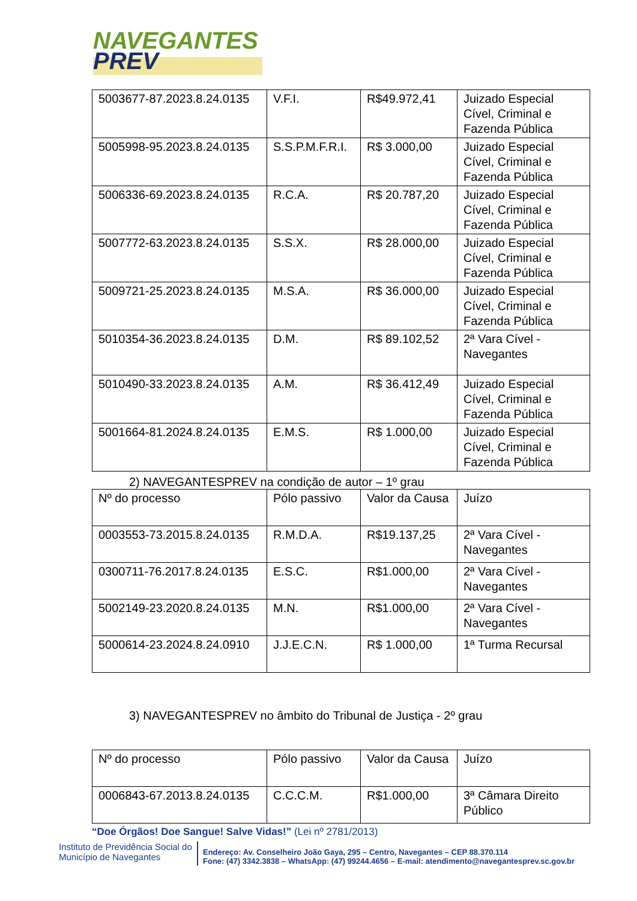NAVEGANTES
PREV
| 5003677-87.2023.8.24.0135 | V.F.I. | R$49.972,41 | Juizado Especial Cível, Criminal e Fazenda Pública |
| 5005998-95.2023.8.24.0135 | S.S.P.M.F.R.I. | R$ 3.000,00 | Juizado Especial Cível, Criminal e Fazenda Pública |
| 5006336-69.2023.8.24.0135 | R.C.A. | R$ 20.787,20 | Juizado Especial Cível, Criminal e Fazenda Pública |
| 5007772-63.2023.8.24.0135 | S.S.X. | R$ 28.000,00 | Juizado Especial Cível, Criminal e Fazenda Pública |
| 5009721-25.2023.8.24.0135 | M.S.A. | R$ 36.000,00 | Juizado Especial Cível, Criminal e Fazenda Pública |
| 5010354-36.2023.8.24.0135 | D.M. | R$ 89.102,52 | 2ª Vara Cível - Navegantes |
| 5010490-33.2023.8.24.0135 | A.M. | R$ 36.412,49 | Juizado Especial Cível, Criminal e Fazenda Pública |
| 5001664-81.2024.8.24.0135 | E.M.S. | R$ 1.000,00 | Juizado Especial Cível, Criminal e Fazenda Pública |
2) NAVEGANTESPREV na condição de autor – 1º grau
| Nº do processo | Pólo passivo | Valor da Causa | Juízo |
| 0003553-73.2015.8.24.0135 | R.M.D.A. | R$19.137,25 | 2ª Vara Cível - Navegantes |
| 0300711-76.2017.8.24.0135 | E.S.C. | R$1.000,00 | 2ª Vara Cível - Navegantes |
| 5002149-23.2020.8.24.0135 | M.N. | R$1.000,00 | 2ª Vara Cível - Navegantes |
| 5000614-23.2024.8.24.0910 | J.J.E.C.N. | R$ 1.000,00 | 1ª Turma Recursal |
3) NAVEGANTESPREV no âmbito do Tribunal de Justiça - 2º grau
| Nº do processo | Pólo passivo | Valor da Causa | Juízo |
| 0006843-67.2013.8.24.0135 | C.C.C.M. | R$1.000,00 | 3ª Câmara Direito Público |
“Doe Órgãos! Doe Sangue! Salve Vidas!” (Lei nº 2781/2013)
Instituto de Previdência Social do Município de Navegantes
Endereço: Av. Conselheiro João Gaya, 295 – Centro, Navegantes – CEP 88.370.114
Fone: (47) 3342.3838 – WhatsApp: (47) 99244.4656 – E-mail: atendimento@navegantesprev.sc.gov.br